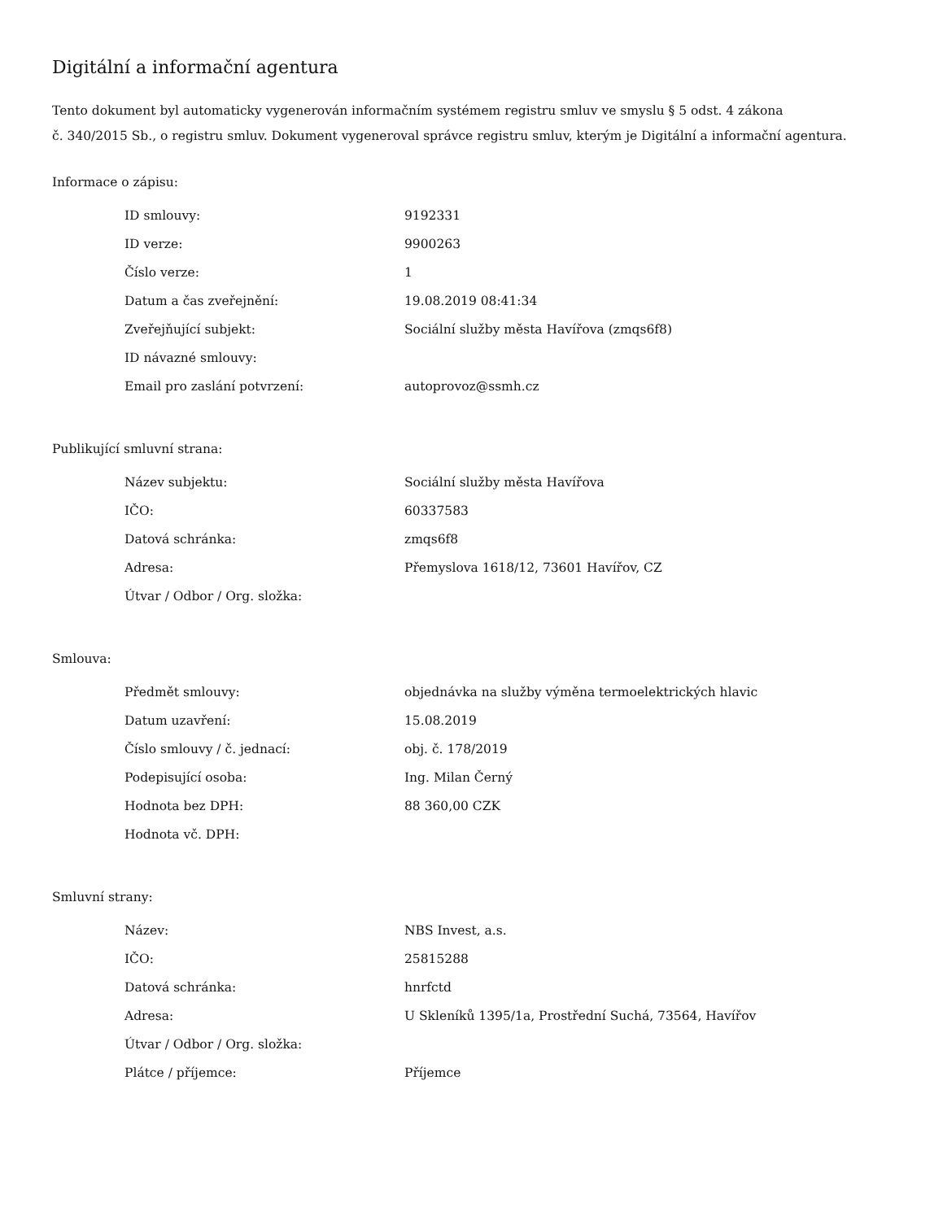Digitální a informační agentura
Tento dokument byl automaticky vygenerován informačním systémem registru smluv ve smyslu § 5 odst. 4 zákona
č. 340/2015 Sb., o registru smluv. Dokument vygeneroval správce registru smluv, kterým je Digitální a informační agentura.
Informace o zápisu:
| ID smlouvy: | 9192331 |
| ID verze: | 9900263 |
| Číslo verze: | 1 |
| Datum a čas zveřejnění: | 19.08.2019 08:41:34 |
| Zveřejňující subjekt: | Sociální služby města Havířova (zmqs6f8) |
| ID návazné smlouvy: | |
| Email pro zaslání potvrzení: | autoprovoz@ssmh.cz |
Publikující smluvní strana:
| Název subjektu: | Sociální služby města Havířova |
| IČO: | 60337583 |
| Datová schránka: | zmqs6f8 |
| Adresa: | Přemyslova 1618/12, 73601 Havířov, CZ |
| Útvar / Odbor / Org. složka: | |
Smlouva:
| Předmět smlouvy: | objednávka na služby výměna termoelektrických hlavic |
| Datum uzavření: | 15.08.2019 |
| Číslo smlouvy / č. jednací: | obj. č. 178/2019 |
| Podepisující osoba: | Ing. Milan Černý |
| Hodnota bez DPH: | 88 360,00 CZK |
| Hodnota vč. DPH: | |
Smluvní strany:
| Název: | NBS Invest, a.s. |
| IČO: | 25815288 |
| Datová schránka: | hnrfctd |
| Adresa: | U Skleníků 1395/1a, Prostřední Suchá, 73564, Havířov |
| Útvar / Odbor / Org. složka: | |
| Plátce / příjemce: | Příjemce |